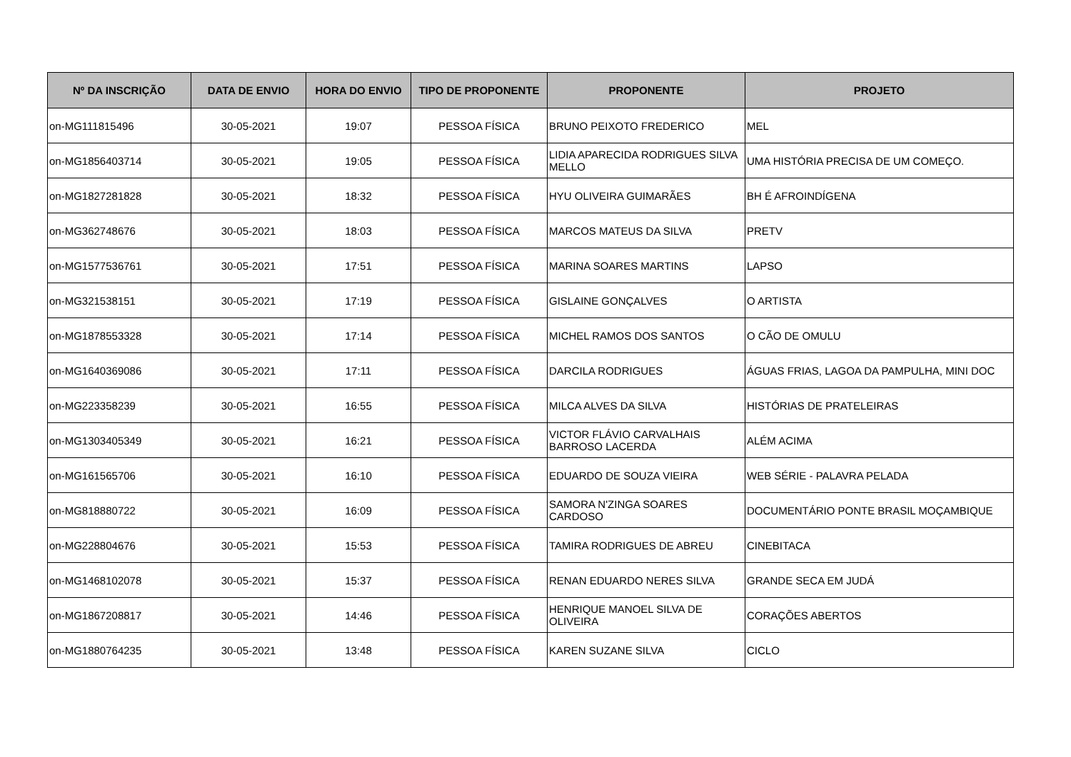| Nº DA INSCRIÇÃO | DATA DE ENVIO | HORA DO ENVIO | TIPO DE PROPONENTE | PROPONENTE | PROJETO |
| --- | --- | --- | --- | --- | --- |
| on-MG111815496 | 30-05-2021 | 19:07 | PESSOA FÍSICA | BRUNO PEIXOTO FREDERICO | MEL |
| on-MG1856403714 | 30-05-2021 | 19:05 | PESSOA FÍSICA | LIDIA APARECIDA RODRIGUES SILVA MELLO | UMA HISTÓRIA PRECISA DE UM COMEÇO. |
| on-MG1827281828 | 30-05-2021 | 18:32 | PESSOA FÍSICA | HYU OLIVEIRA GUIMARÃES | BH É AFROINDÍGENA |
| on-MG362748676 | 30-05-2021 | 18:03 | PESSOA FÍSICA | MARCOS MATEUS DA SILVA | PRETV |
| on-MG1577536761 | 30-05-2021 | 17:51 | PESSOA FÍSICA | MARINA SOARES MARTINS | LAPSO |
| on-MG321538151 | 30-05-2021 | 17:19 | PESSOA FÍSICA | GISLAINE GONÇALVES | O ARTISTA |
| on-MG1878553328 | 30-05-2021 | 17:14 | PESSOA FÍSICA | MICHEL RAMOS DOS SANTOS | O CÃO DE OMULU |
| on-MG1640369086 | 30-05-2021 | 17:11 | PESSOA FÍSICA | DARCILA RODRIGUES | ÁGUAS FRIAS, LAGOA DA PAMPULHA, MINI DOC |
| on-MG223358239 | 30-05-2021 | 16:55 | PESSOA FÍSICA | MILCA ALVES DA SILVA | HISTÓRIAS DE PRATELEIRAS |
| on-MG1303405349 | 30-05-2021 | 16:21 | PESSOA FÍSICA | VICTOR FLÁVIO CARVALHAIS BARROSO LACERDA | ALÉM ACIMA |
| on-MG161565706 | 30-05-2021 | 16:10 | PESSOA FÍSICA | EDUARDO DE SOUZA VIEIRA | WEB SÉRIE - PALAVRA PELADA |
| on-MG818880722 | 30-05-2021 | 16:09 | PESSOA FÍSICA | SAMORA N'ZINGA SOARES CARDOSO | DOCUMENTÁRIO PONTE BRASIL MOÇAMBIQUE |
| on-MG228804676 | 30-05-2021 | 15:53 | PESSOA FÍSICA | TAMIRA RODRIGUES DE ABREU | CINEBITACA |
| on-MG1468102078 | 30-05-2021 | 15:37 | PESSOA FÍSICA | RENAN EDUARDO NERES SILVA | GRANDE SECA EM JUDÁ |
| on-MG1867208817 | 30-05-2021 | 14:46 | PESSOA FÍSICA | HENRIQUE MANOEL SILVA DE OLIVEIRA | CORAÇÕES ABERTOS |
| on-MG1880764235 | 30-05-2021 | 13:48 | PESSOA FÍSICA | KAREN SUZANE SILVA | CICLO |